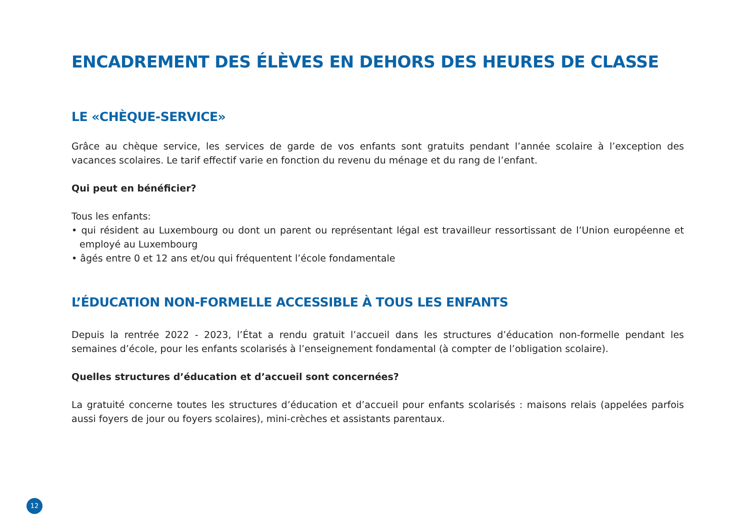ENCADREMENT DES ÉLÈVES EN DEHORS DES HEURES DE CLASSE
LE «CHÈQUE-SERVICE»
Grâce au chèque service, les services de garde de vos enfants sont gratuits pendant l’année scolaire à l’exception des vacances scolaires. Le tarif effectif varie en fonction du revenu du ménage et du rang de l’enfant.
Qui peut en bénéficier?
Tous les enfants:
• qui résident au Luxembourg ou dont un parent ou représentant légal est travailleur ressortissant de l’Union européenne et employé au Luxembourg
• âgés entre 0 et 12 ans et/ou qui fréquentent l’école fondamentale
L’ÉDUCATION NON-FORMELLE ACCESSIBLE À TOUS LES ENFANTS
Depuis la rentrée 2022 - 2023, l’État a rendu gratuit l’accueil dans les structures d’éducation non-formelle pendant les semaines d’école, pour les enfants scolarisés à l’enseignement fondamental (à compter de l’obligation scolaire).
Quelles structures d’éducation et d’accueil sont concernées?
La gratuité concerne toutes les structures d’éducation et d’accueil pour enfants scolarisés : maisons relais (appelées parfois aussi foyers de jour ou foyers scolaires), mini-crèches et assistants parentaux.
12